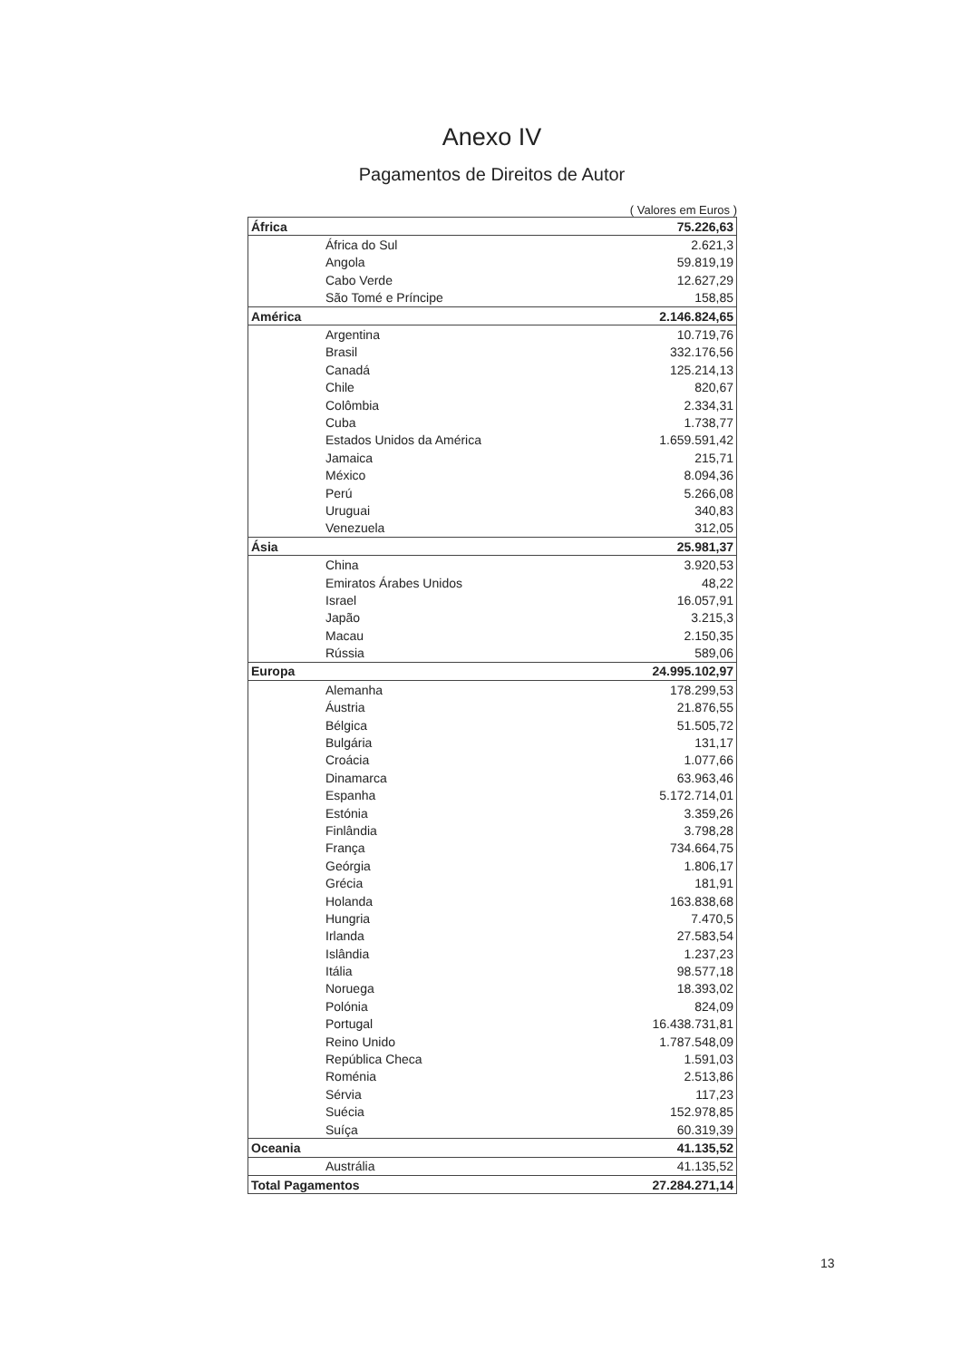Anexo IV
Pagamentos de Direitos de Autor
( Valores em Euros )
| África | 75.226,63 |
| África do Sul | 2.621,3 |
| Angola | 59.819,19 |
| Cabo Verde | 12.627,29 |
| São Tomé e Príncipe | 158,85 |
| América | 2.146.824,65 |
| Argentina | 10.719,76 |
| Brasil | 332.176,56 |
| Canadá | 125.214,13 |
| Chile | 820,67 |
| Colômbia | 2.334,31 |
| Cuba | 1.738,77 |
| Estados Unidos da América | 1.659.591,42 |
| Jamaica | 215,71 |
| México | 8.094,36 |
| Perú | 5.266,08 |
| Uruguai | 340,83 |
| Venezuela | 312,05 |
| Ásia | 25.981,37 |
| China | 3.920,53 |
| Emiratos Árabes Unidos | 48,22 |
| Israel | 16.057,91 |
| Japão | 3.215,3 |
| Macau | 2.150,35 |
| Rússia | 589,06 |
| Europa | 24.995.102,97 |
| Alemanha | 178.299,53 |
| Áustria | 21.876,55 |
| Bélgica | 51.505,72 |
| Bulgária | 131,17 |
| Croácia | 1.077,66 |
| Dinamarca | 63.963,46 |
| Espanha | 5.172.714,01 |
| Estónia | 3.359,26 |
| Finlândia | 3.798,28 |
| França | 734.664,75 |
| Geórgia | 1.806,17 |
| Grécia | 181,91 |
| Holanda | 163.838,68 |
| Hungria | 7.470,5 |
| Irlanda | 27.583,54 |
| Islândia | 1.237,23 |
| Itália | 98.577,18 |
| Noruega | 18.393,02 |
| Polónia | 824,09 |
| Portugal | 16.438.731,81 |
| Reino Unido | 1.787.548,09 |
| República Checa | 1.591,03 |
| Roménia | 2.513,86 |
| Sérvia | 117,23 |
| Suécia | 152.978,85 |
| Suíça | 60.319,39 |
| Oceania | 41.135,52 |
| Austrália | 41.135,52 |
| Total Pagamentos | 27.284.271,14 |
13